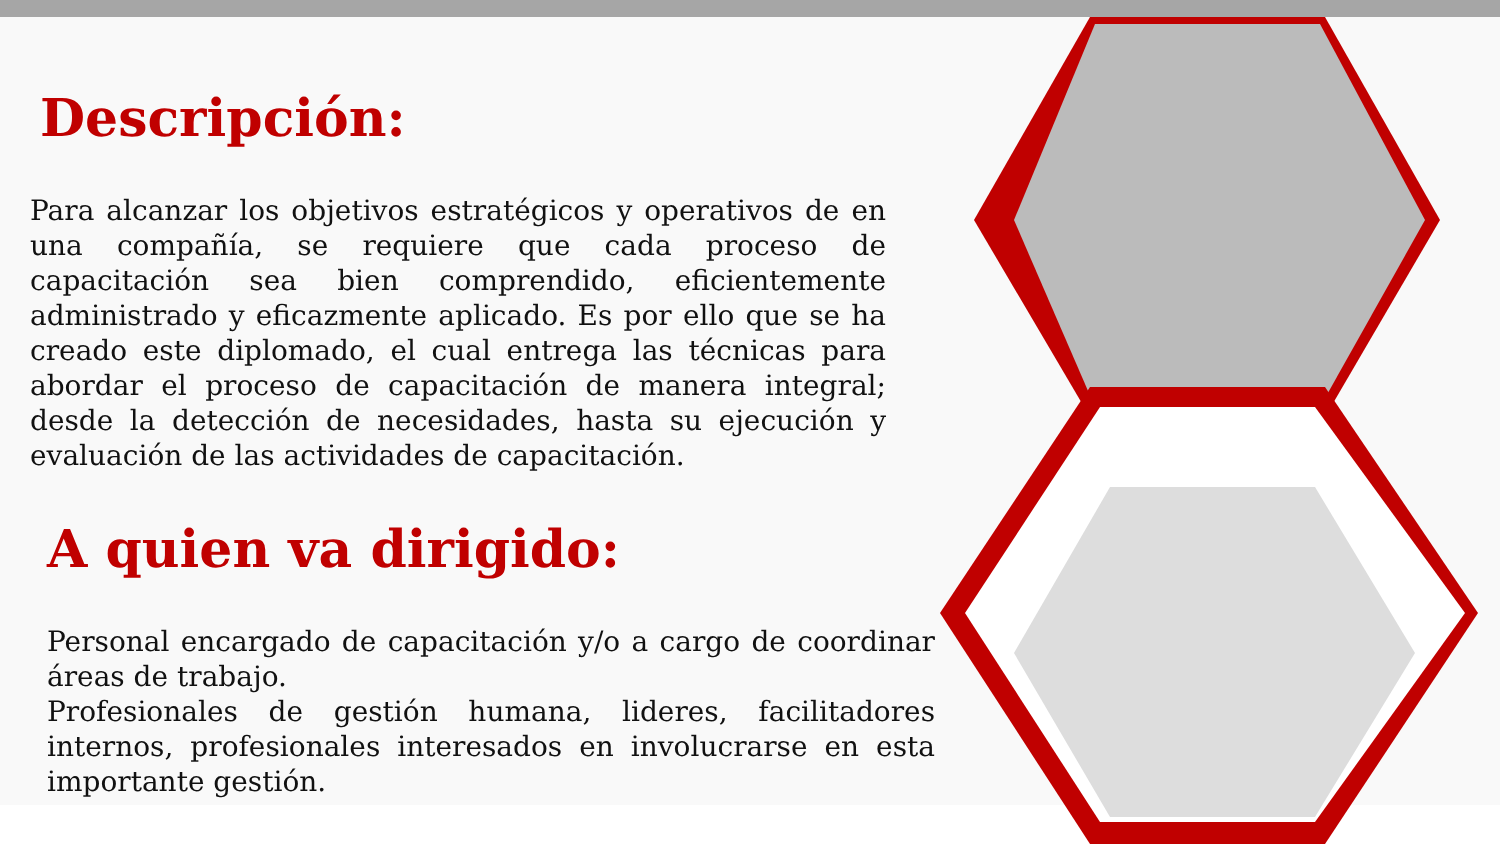Descripción:
Para alcanzar los objetivos estratégicos y operativos de en una compañía, se requiere que cada proceso de capacitación sea bien comprendido, eficientemente administrado y eficazmente aplicado. Es por ello que se ha creado este diplomado, el cual entrega las técnicas para abordar el proceso de capacitación de manera integral; desde la detección de necesidades, hasta su ejecución y evaluación de las actividades de capacitación.
A quien va dirigido:
Personal encargado de capacitación y/o a cargo de coordinar áreas de trabajo.
Profesionales de gestión humana, lideres, facilitadores internos, profesionales interesados en involucrarse en esta importante gestión.